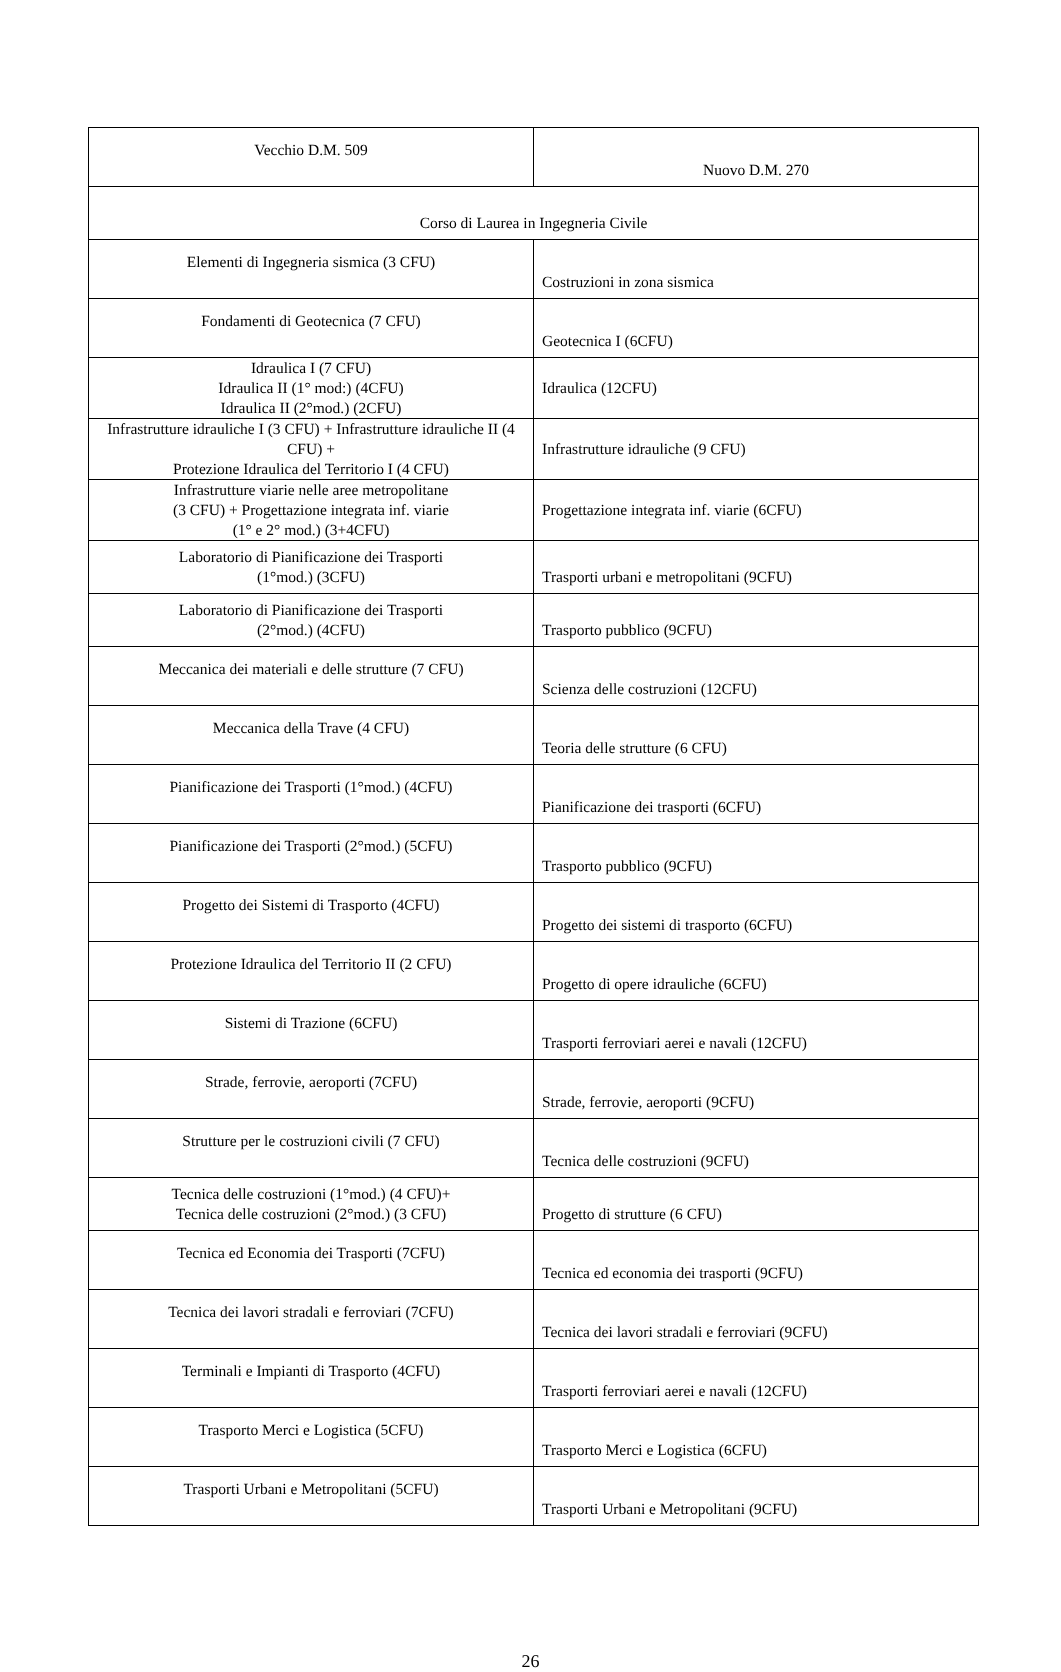| Vecchio D.M. 509 | Nuovo D.M. 270 |
| Corso di Laurea in Ingegneria Civile | |
| Elementi di Ingegneria sismica (3 CFU) | Costruzioni in zona sismica |
| Fondamenti di Geotecnica (7 CFU) | Geotecnica I (6CFU) |
| Idraulica I (7 CFU) Idraulica II (1° mod:) (4CFU) Idraulica II (2°mod.) (2CFU) | Idraulica (12CFU) |
| Infrastrutture idrauliche I (3 CFU) + Infrastrutture idrauliche II (4 CFU) + Protezione Idraulica del Territorio I (4 CFU) | Infrastrutture idrauliche (9 CFU) |
| Infrastrutture viarie nelle aree metropolitane (3 CFU) + Progettazione integrata inf. viarie (1° e 2° mod.) (3+4CFU) | Progettazione integrata inf. viarie (6CFU) |
| Laboratorio di Pianificazione dei Trasporti (1°mod.) (3CFU) | Trasporti urbani e metropolitani (9CFU) |
| Laboratorio di Pianificazione dei Trasporti (2°mod.) (4CFU) | Trasporto pubblico (9CFU) |
| Meccanica dei materiali e delle strutture (7 CFU) | Scienza delle costruzioni (12CFU) |
| Meccanica della Trave (4 CFU) | Teoria delle strutture (6 CFU) |
| Pianificazione dei Trasporti (1°mod.) (4CFU) | Pianificazione dei trasporti (6CFU) |
| Pianificazione dei Trasporti (2°mod.) (5CFU) | Trasporto pubblico (9CFU) |
| Progetto dei Sistemi di Trasporto (4CFU) | Progetto dei sistemi di trasporto (6CFU) |
| Protezione Idraulica del Territorio II (2 CFU) | Progetto di opere idrauliche (6CFU) |
| Sistemi di Trazione (6CFU) | Trasporti ferroviari aerei e navali (12CFU) |
| Strade, ferrovie, aeroporti (7CFU) | Strade, ferrovie, aeroporti (9CFU) |
| Strutture per le costruzioni civili (7 CFU) | Tecnica delle costruzioni (9CFU) |
| Tecnica delle costruzioni (1°mod.) (4 CFU)+ Tecnica delle costruzioni (2°mod.) (3 CFU) | Progetto di strutture (6 CFU) |
| Tecnica ed Economia dei Trasporti (7CFU) | Tecnica ed economia dei trasporti (9CFU) |
| Tecnica dei lavori stradali e ferroviari (7CFU) | Tecnica dei lavori stradali e ferroviari (9CFU) |
| Terminali e Impianti di Trasporto (4CFU) | Trasporti ferroviari aerei e navali (12CFU) |
| Trasporto Merci e Logistica (5CFU) | Trasporto Merci e Logistica (6CFU) |
| Trasporti Urbani e Metropolitani (5CFU) | Trasporti Urbani e Metropolitani (9CFU) |
26